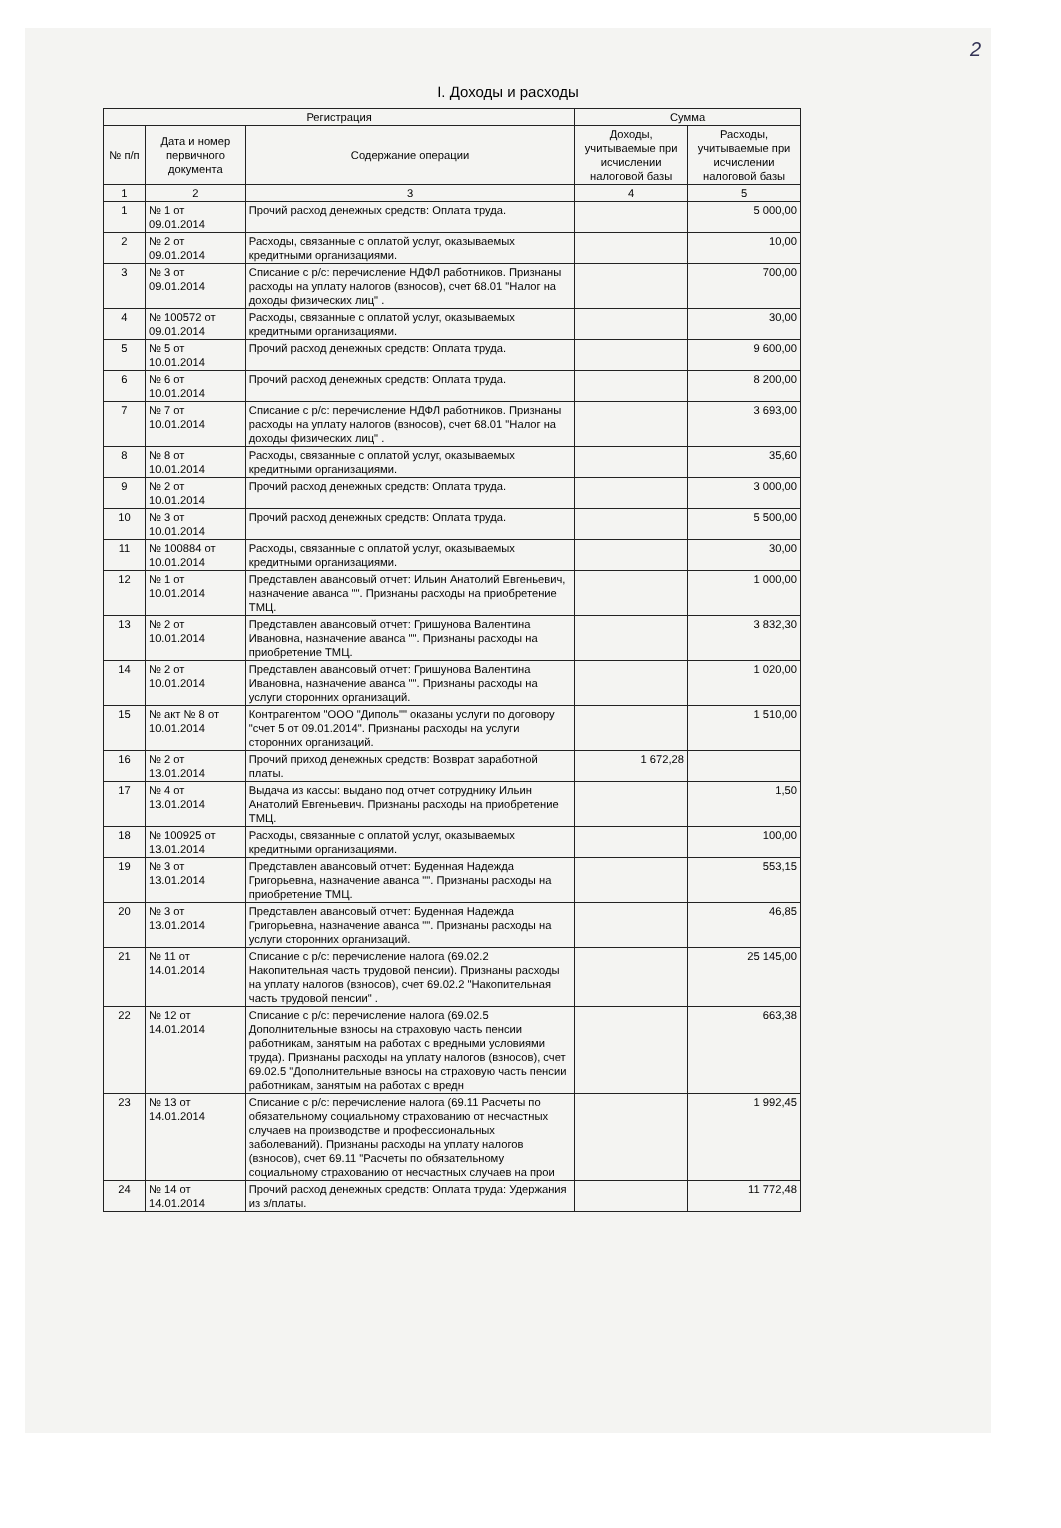2
I. Доходы и расходы
| Регистрация | | | Сумма | |
| --- | --- | --- | --- | --- |
| № п/п | Дата и номер первичного документа | Содержание операции | Доходы, учитываемые при исчислении налоговой базы | Расходы, учитываемые при исчислении налоговой базы |
| 1 | 2 | 3 | 4 | 5 |
| 1 | № 1 от 09.01.2014 | Прочий расход денежных средств: Оплата труда. | | 5 000,00 |
| 2 | № 2 от 09.01.2014 | Расходы, связанные с оплатой услуг, оказываемых кредитными организациями. | | 10,00 |
| 3 | № 3 от 09.01.2014 | Списание с р/с: перечисление НДФЛ работников. Признаны расходы на уплату налогов (взносов), счет 68.01 "Налог на доходы физических лиц" . | | 700,00 |
| 4 | № 100572 от 09.01.2014 | Расходы, связанные с оплатой услуг, оказываемых кредитными организациями. | | 30,00 |
| 5 | № 5 от 10.01.2014 | Прочий расход денежных средств: Оплата труда. | | 9 600,00 |
| 6 | № 6 от 10.01.2014 | Прочий расход денежных средств: Оплата труда. | | 8 200,00 |
| 7 | № 7 от 10.01.2014 | Списание с р/с: перечисление НДФЛ работников. Признаны расходы на уплату налогов (взносов), счет 68.01 "Налог на доходы физических лиц" . | | 3 693,00 |
| 8 | № 8 от 10.01.2014 | Расходы, связанные с оплатой услуг, оказываемых кредитными организациями. | | 35,60 |
| 9 | № 2 от 10.01.2014 | Прочий расход денежных средств: Оплата труда. | | 3 000,00 |
| 10 | № 3 от 10.01.2014 | Прочий расход денежных средств: Оплата труда. | | 5 500,00 |
| 11 | № 100884 от 10.01.2014 | Расходы, связанные с оплатой услуг, оказываемых кредитными организациями. | | 30,00 |
| 12 | № 1 от 10.01.2014 | Представлен авансовый отчет: Ильин Анатолий Евгеньевич, назначение аванса "". Признаны расходы на приобретение ТМЦ. | | 1 000,00 |
| 13 | № 2 от 10.01.2014 | Представлен авансовый отчет: Гришунова Валентина Ивановна, назначение аванса "". Признаны расходы на приобретение ТМЦ. | | 3 832,30 |
| 14 | № 2 от 10.01.2014 | Представлен авансовый отчет: Гришунова Валентина Ивановна, назначение аванса "". Признаны расходы на услуги сторонних организаций. | | 1 020,00 |
| 15 | № акт № 8 от 10.01.2014 | Контрагентом "ООО "Диполь"" оказаны услуги по договору "счет 5 от 09.01.2014". Признаны расходы на услуги сторонних организаций. | | 1 510,00 |
| 16 | № 2 от 13.01.2014 | Прочий приход денежных средств: Возврат заработной платы. | 1 672,28 | |
| 17 | № 4 от 13.01.2014 | Выдача из кассы: выдано под отчет сотруднику Ильин Анатолий Евгеньевич. Признаны расходы на приобретение ТМЦ. | | 1,50 |
| 18 | № 100925 от 13.01.2014 | Расходы, связанные с оплатой услуг, оказываемых кредитными организациями. | | 100,00 |
| 19 | № 3 от 13.01.2014 | Представлен авансовый отчет: Буденная Надежда Григорьевна, назначение аванса "". Признаны расходы на приобретение ТМЦ. | | 553,15 |
| 20 | № 3 от 13.01.2014 | Представлен авансовый отчет: Буденная Надежда Григорьевна, назначение аванса "". Признаны расходы на услуги сторонних организаций. | | 46,85 |
| 21 | № 11 от 14.01.2014 | Списание с р/с: перечисление налога (69.02.2 Накопительная часть трудовой пенсии). Признаны расходы на уплату налогов (взносов), счет 69.02.2 "Накопительная часть трудовой пенсии" . | | 25 145,00 |
| 22 | № 12 от 14.01.2014 | Списание с р/с: перечисление налога (69.02.5 Дополнительные взносы на страховую часть пенсии работникам, занятым на работах с вредными условиями труда). Признаны расходы на уплату налогов (взносов), счет 69.02.5 "Дополнительные взносы на страховую часть пенсии работникам, занятым на работах с вредн | | 663,38 |
| 23 | № 13 от 14.01.2014 | Списание с р/с: перечисление налога (69.11 Расчеты по обязательному социальному страхованию от несчастных случаев на производстве и профессиональных заболеваний). Признаны расходы на уплату налогов (взносов), счет 69.11 "Расчеты по обязательному социальному страхованию от несчастных случаев на прои | | 1 992,45 |
| 24 | № 14 от 14.01.2014 | Прочий расход денежных средств: Оплата труда: Удержания из з/платы. | | 11 772,48 |